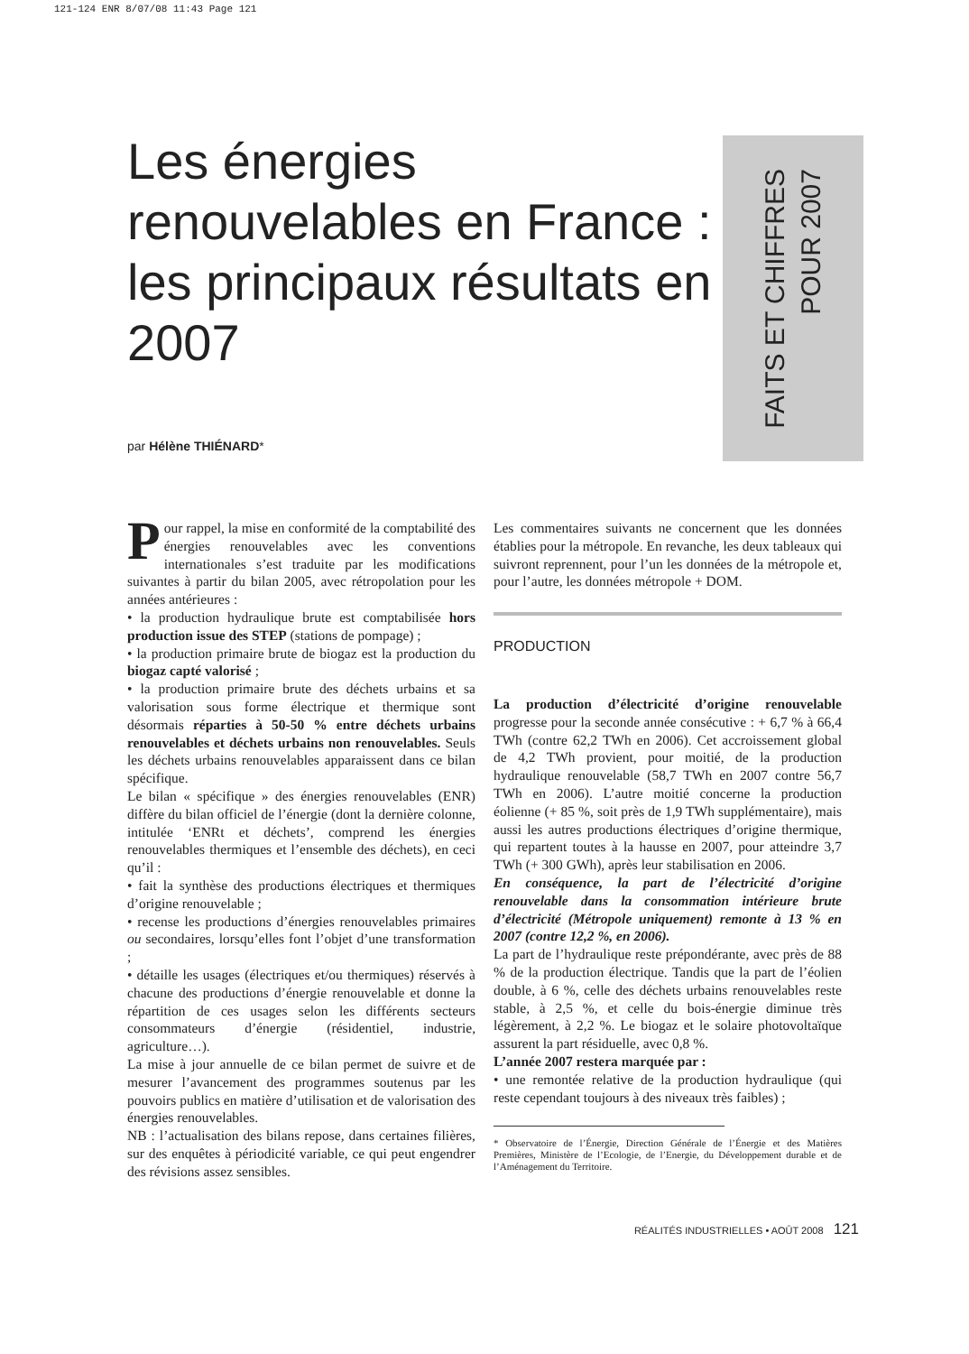121-124 ENR 8/07/08 11:43 Page 121
Les énergies renouvelables en France : les principaux résultats en 2007
FAITS ET CHIFFRES
POUR 2007
par Hélène THIÉNARD*
Pour rappel, la mise en conformité de la comptabilité des énergies renouvelables avec les conventions internationales s’est traduite par les modifications suivantes à partir du bilan 2005, avec rétropolation pour les années antérieures :
• la production hydraulique brute est comptabilisée hors production issue des STEP (stations de pompage) ;
• la production primaire brute de biogaz est la production du biogaz capté valorisé ;
• la production primaire brute des déchets urbains et sa valorisation sous forme électrique et thermique sont désormais réparties à 50-50 % entre déchets urbains renouvelables et déchets urbains non renouvelables. Seuls les déchets urbains renouvelables apparaissent dans ce bilan spécifique.
Le bilan « spécifique » des énergies renouvelables (ENR) diffère du bilan officiel de l’énergie (dont la dernière colonne, intitulée ‘ENRt et déchets’, comprend les énergies renouvelables thermiques et l’ensemble des déchets), en ceci qu’il :
• fait la synthèse des productions électriques et thermiques d’origine renouvelable ;
• recense les productions d’énergies renouvelables primaires ou secondaires, lorsqu’elles font l’objet d’une transformation ;
• détaille les usages (électriques et/ou thermiques) réservés à chacune des productions d’énergie renouvelable et donne la répartition de ces usages selon les différents secteurs consommateurs d’énergie (résidentiel, industrie, agriculture…).
La mise à jour annuelle de ce bilan permet de suivre et de mesurer l’avancement des programmes soutenus par les pouvoirs publics en matière d’utilisation et de valorisation des énergies renouvelables.
NB : l’actualisation des bilans repose, dans certaines filières, sur des enquêtes à périodicité variable, ce qui peut engendrer des révisions assez sensibles.
Les commentaires suivants ne concernent que les données établies pour la métropole. En revanche, les deux tableaux qui suivront reprennent, pour l’un les données de la métropole et, pour l’autre, les données métropole + DOM.
PRODUCTION
La production d’électricité d’origine renouvelable progresse pour la seconde année consécutive : + 6,7 % à 66,4 TWh (contre 62,2 TWh en 2006). Cet accroissement global de 4,2 TWh provient, pour moitié, de la production hydraulique renouvelable (58,7 TWh en 2007 contre 56,7 TWh en 2006). L’autre moitié concerne la production éolienne (+ 85 %, soit près de 1,9 TWh supplémentaire), mais aussi les autres productions électriques d’origine thermique, qui repartent toutes à la hausse en 2007, pour atteindre 3,7 TWh (+ 300 GWh), après leur stabilisation en 2006.
En conséquence, la part de l’électricité d’origine renouvelable dans la consommation intérieure brute d’électricité (Métropole uniquement) remonte à 13 % en 2007 (contre 12,2 %, en 2006).
La part de l’hydraulique reste prépondérante, avec près de 88 % de la production électrique. Tandis que la part de l’éolien double, à 6 %, celle des déchets urbains renouvelables reste stable, à 2,5 %, et celle du bois-énergie diminue très légèrement, à 2,2 %. Le biogaz et le solaire photovoltaïque assurent la part résiduelle, avec 0,8 %.
L’année 2007 restera marquée par :
• une remontée relative de la production hydraulique (qui reste cependant toujours à des niveaux très faibles) ;
* Observatoire de l’Énergie, Direction Générale de l’Énergie et des Matières Premières, Ministère de l’Ecologie, de l’Energie, du Développement durable et de l’Aménagement du Territoire.
RÉALITÉS INDUSTRIELLES • AOÛT 2008 121